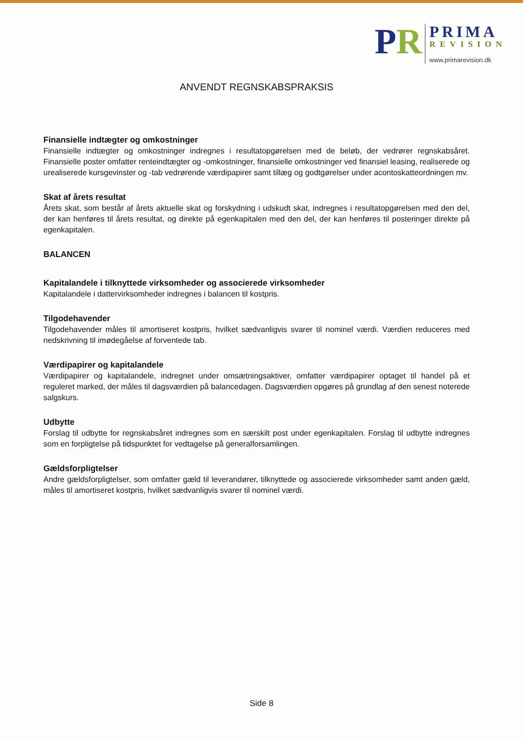PR
PRIMA
REVISION
www.primarevision.dk
ANVENDT REGNSKABSPRAKSIS
Finansielle indtægter og omkostninger
Finansielle indtægter og omkostninger indregnes i resultatopgørelsen med de beløb, der vedrører regnskabsåret. Finansielle poster omfatter renteindtægter og -omkostninger, finansielle omkostninger ved finansiel leasing, realiserede og urealiserede kursgevinster og -tab vedrørende værdipapirer samt tillæg og godtgørelser under acontoskatteordningen mv.
Skat af årets resultat
Årets skat, som består af årets aktuelle skat og forskydning i udskudt skat, indregnes i resultatopgørelsen med den del, der kan henføres til årets resultat, og direkte på egenkapitalen med den del, der kan henføres til posteringer direkte på egenkapitalen.
BALANCEN
Kapitalandele i tilknyttede virksomheder og associerede virksomheder
Kapitalandele i dattervirksomheder indregnes i balancen til kostpris.
Tilgodehavender
Tilgodehavender måles til amortiseret kostpris, hvilket sædvanligvis svarer til nominel værdi. Værdien reduceres med nedskrivning til imødegåelse af forventede tab.
Værdipapirer og kapitalandele
Værdipapirer og kapitalandele, indregnet under omsætningsaktiver, omfatter værdipapirer optaget til handel på et reguleret marked, der måles til dagsværdien på balancedagen. Dagsværdien opgøres på grundlag af den senest noterede salgskurs.
Udbytte
Forslag til udbytte for regnskabsåret indregnes som en særskilt post under egenkapitalen. Forslag til udbytte indregnes som en forpligtelse på tidspunktet for vedtagelse på generalforsamlingen.
Gældsforpligtelser
Andre gældsforpligtelser, som omfatter gæld til leverandører, tilknyttede og associerede virksomheder samt anden gæld, måles til amortiseret kostpris, hvilket sædvanligvis svarer til nominel værdi.
Side 8